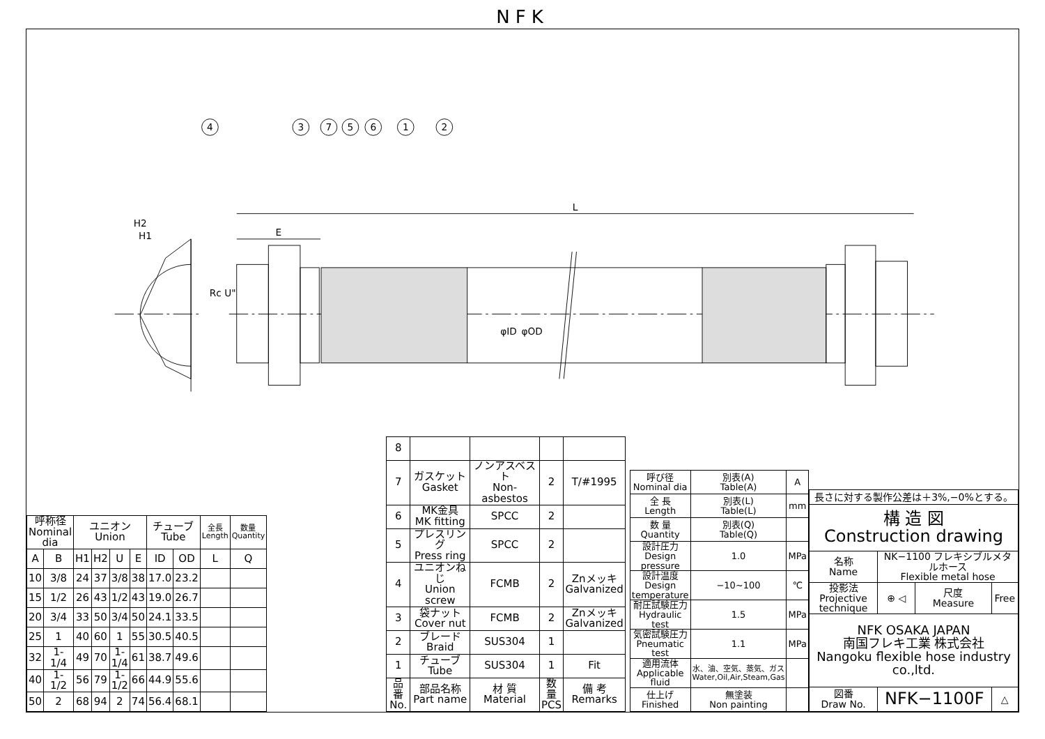NFK
4
3
7
5
6
1
2
L
E
H2
H1
Rc U"
φID
φOD
| 呼称径 Nominal dia | | ユニオン Union | | | | チューブ Tube | | 全長 Length | 数量 Quantity |
| --- | --- | --- | --- | --- | --- | --- | --- | --- | --- |
| A | B | H1 | H2 | U | E | ID | OD | L | Q |
| 10 | 3/8 | 24 | 37 | 3/8 | 38 | 17.0 | 23.2 | | |
| 15 | 1/2 | 26 | 43 | 1/2 | 43 | 19.0 | 26.7 | | |
| 20 | 3/4 | 33 | 50 | 3/4 | 50 | 24.1 | 33.5 | | |
| 25 | 1 | 40 | 60 | 1 | 55 | 30.5 | 40.5 | | |
| 32 | 1-1/4 | 49 | 70 | 1-1/4 | 61 | 38.7 | 49.6 | | |
| 40 | 1-1/2 | 56 | 79 | 1-1/2 | 66 | 44.9 | 55.6 | | |
| 50 | 2 | 68 | 94 | 2 | 74 | 56.4 | 68.1 | | |
| 8 | | | | |
| 7 | ガスケット Gasket | ノンアスベスト Non-asbestos | 2 | T/#1995 |
| 6 | MK金具 MK fitting | SPCC | 2 | |
| 5 | プレスリング Press ring | SPCC | 2 | |
| 4 | ユニオンねじ Union screw | FCMB | 2 | Znメッキ Galvanized |
| 3 | 袋ナット Cover nut | FCMB | 2 | Znメッキ Galvanized |
| 2 | ブレード Braid | SUS304 | 1 | |
| 1 | チューブ Tube | SUS304 | 1 | Fit |
| 品番 No. | 部品名称 Part name | 材 質 Material | 数量 PCS | 備 考 Remarks |
| 呼び径 Nominal dia | 別表(A) Table(A) | A |
| 全 長 Length | 別表(L) Table(L) | mm |
| 数 量 Quantity | 別表(Q) Table(Q) | |
| 設計圧力 Design pressure | 1.0 | MPa |
| 設計温度 Design temperature | −10~100 | ℃ |
| 耐圧試験圧力 Hydraulic test | 1.5 | MPa |
| 気密試験圧力 Pneumatic test | 1.1 | MPa |
| 適用流体 Applicable fluid | 水、油、空気、蒸気、ガス Water,Oil,Air,Steam,Gas | |
| 仕上げ Finished | 無塗装 Non painting | |
| 長さに対する製作公差は＋3%,−0%とする。 | | | |
| 構 造 図 Construction drawing | | | |
| 名称 Name | NK−1100 フレキシブルメタルホース Flexible metal hose | | |
| 投影法 Projective technique | ⊕ ◁ | 尺度 Measure | Free |
| NFK OSAKA JAPAN 南国フレキ工業 株式会社 Nangoku flexible hose industry co.,ltd. | | | |
| 図番 Draw No. | NFK−1100F | | △ |